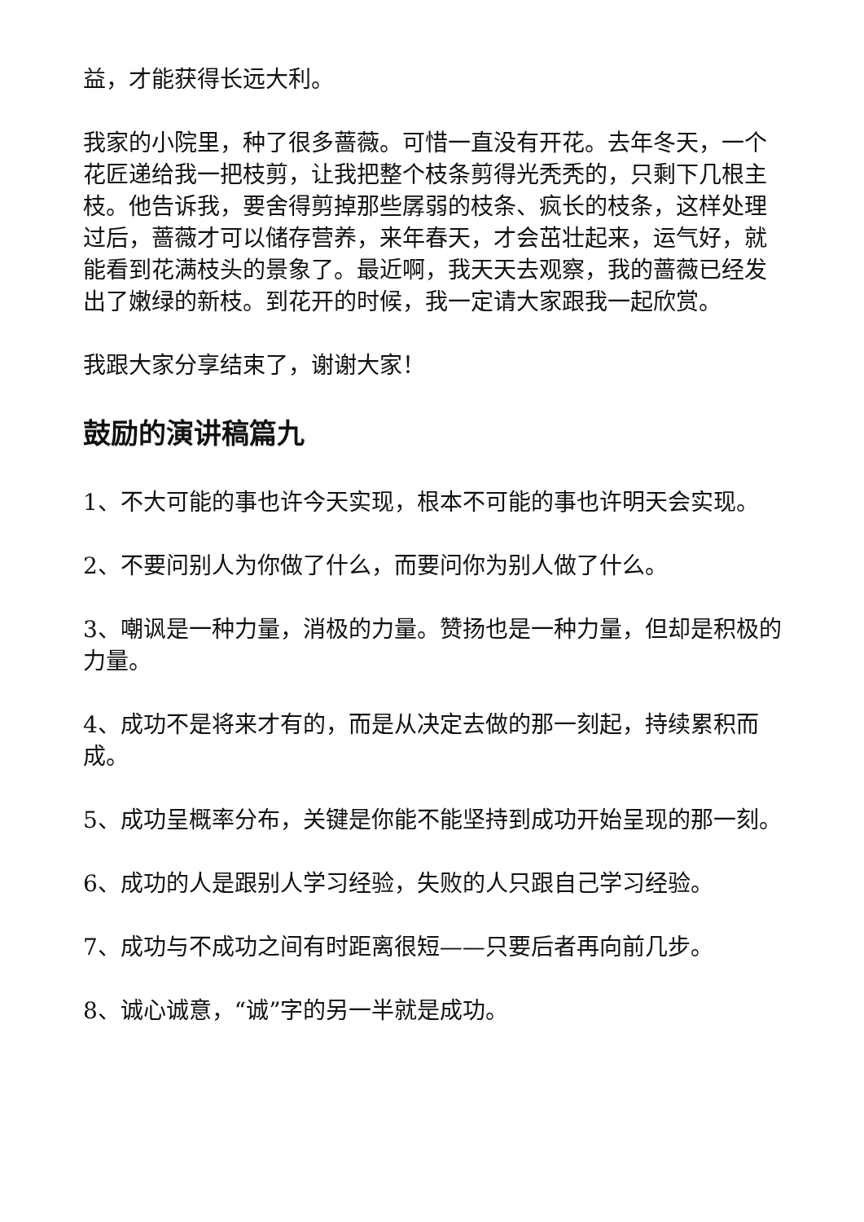益，才能获得长远大利。
我家的小院里，种了很多蔷薇。可惜一直没有开花。去年冬天，一个花匠递给我一把枝剪，让我把整个枝条剪得光秃秃的，只剩下几根主枝。他告诉我，要舍得剪掉那些孱弱的枝条、疯长的枝条，这样处理过后，蔷薇才可以储存营养，来年春天，才会茁壮起来，运气好，就能看到花满枝头的景象了。最近啊，我天天去观察，我的蔷薇已经发出了嫩绿的新枝。到花开的时候，我一定请大家跟我一起欣赏。
我跟大家分享结束了，谢谢大家！
鼓励的演讲稿篇九
1、不大可能的事也许今天实现，根本不可能的事也许明天会实现。
2、不要问别人为你做了什么，而要问你为别人做了什么。
3、嘲讽是一种力量，消极的力量。赞扬也是一种力量，但却是积极的力量。
4、成功不是将来才有的，而是从决定去做的那一刻起，持续累积而成。
5、成功呈概率分布，关键是你能不能坚持到成功开始呈现的那一刻。
6、成功的人是跟别人学习经验，失败的人只跟自己学习经验。
7、成功与不成功之间有时距离很短——只要后者再向前几步。
8、诚心诚意，“诚”字的另一半就是成功。